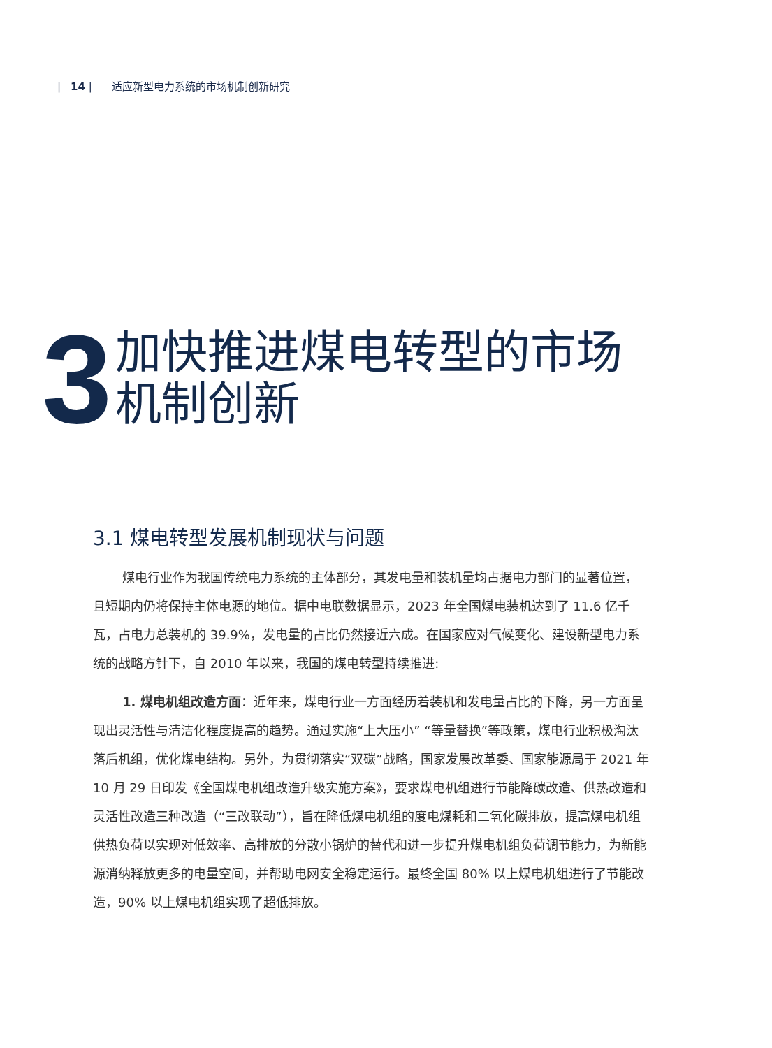| 14 | 适应新型电力系统的市场机制创新研究
3
加快推进煤电转型的市场
机制创新
3.1 煤电转型发展机制现状与问题
煤电行业作为我国传统电力系统的主体部分，其发电量和装机量均占据电力部门的显著位置，且短期内仍将保持主体电源的地位。据中电联数据显示，2023 年全国煤电装机达到了 11.6 亿千瓦，占电力总装机的 39.9%，发电量的占比仍然接近六成。在国家应对气候变化、建设新型电力系统的战略方针下，自 2010 年以来，我国的煤电转型持续推进:
1. 煤电机组改造方面：近年来，煤电行业一方面经历着装机和发电量占比的下降，另一方面呈现出灵活性与清洁化程度提高的趋势。通过实施“上大压小” “等量替换”等政策，煤电行业积极淘汰落后机组，优化煤电结构。另外，为贯彻落实“双碳”战略，国家发展改革委、国家能源局于 2021 年 10 月 29 日印发《全国煤电机组改造升级实施方案》，要求煤电机组进行节能降碳改造、供热改造和灵活性改造三种改造（“三改联动”），旨在降低煤电机组的度电煤耗和二氧化碳排放，提高煤电机组供热负荷以实现对低效率、高排放的分散小锅炉的替代和进一步提升煤电机组负荷调节能力，为新能源消纳释放更多的电量空间，并帮助电网安全稳定运行。最终全国 80% 以上煤电机组进行了节能改造，90% 以上煤电机组实现了超低排放。